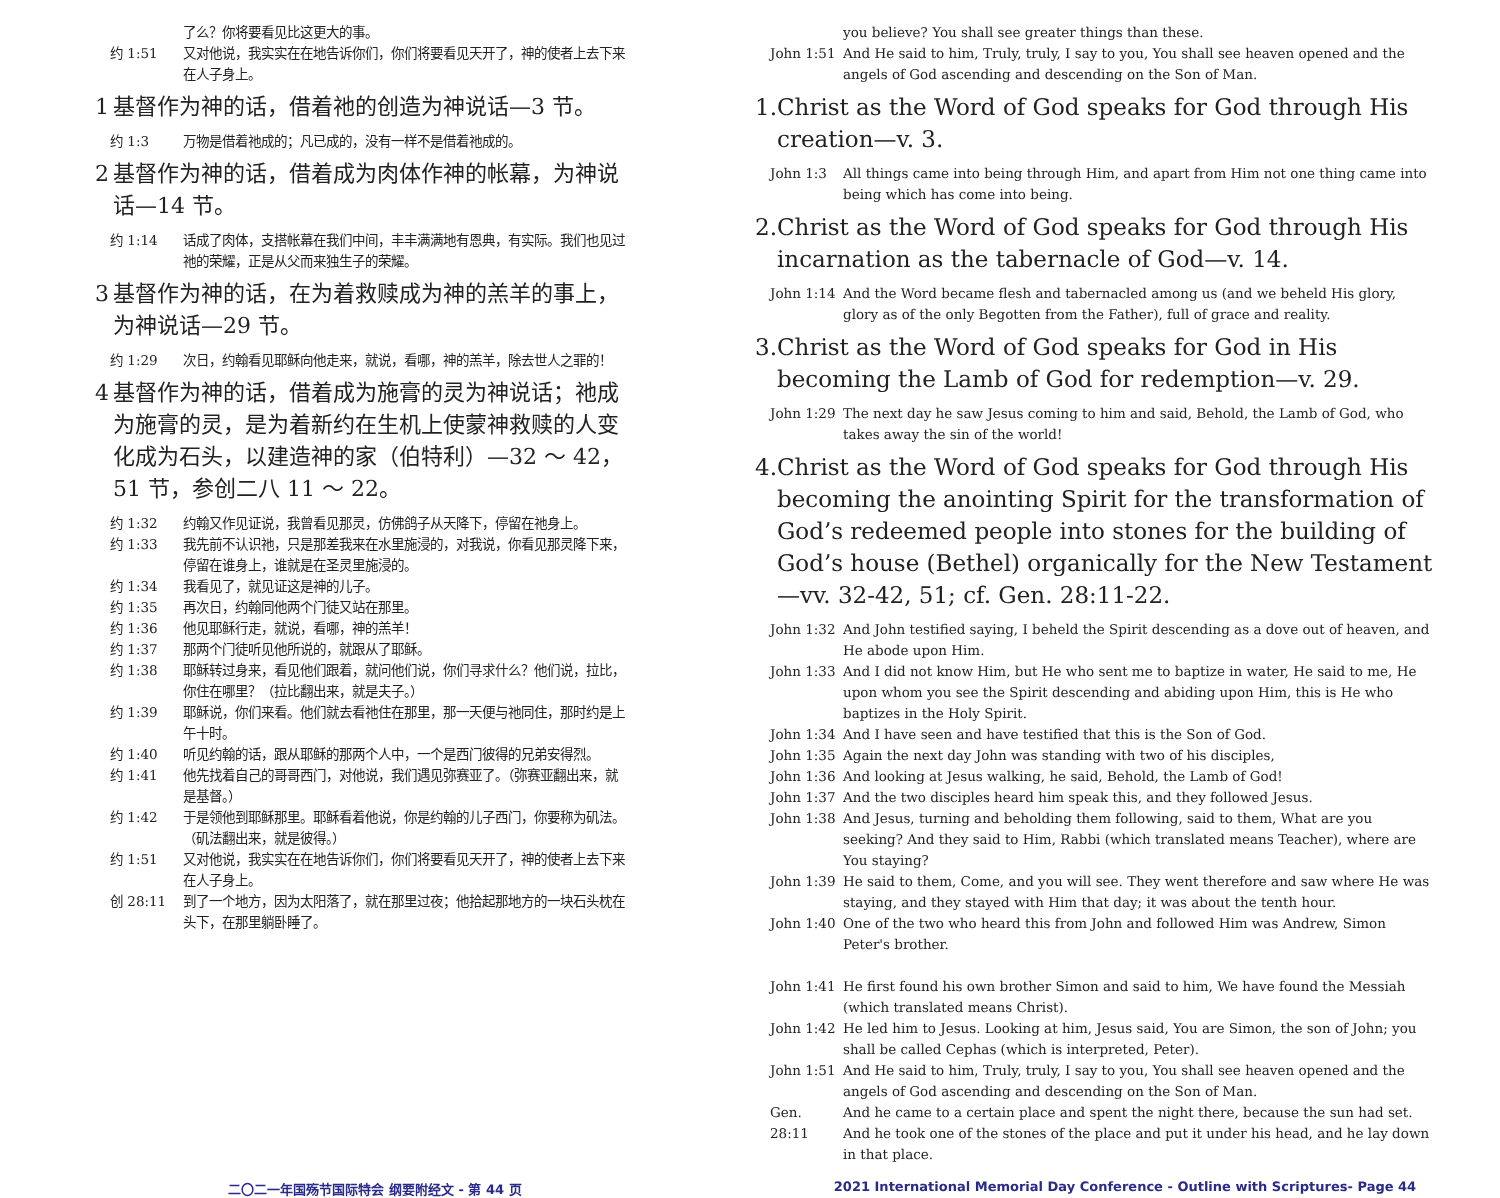了么？你将要看见比这更大的事。
约 1:51 又对他说，我实实在在地告诉你们，你们将要看见天开了，神的使者上去下来在人子身上。
1 基督作为神的话，借着祂的创造为神说话—3 节。
约 1:3 万物是借着祂成的；凡已成的，没有一样不是借着祂成的。
2 基督作为神的话，借着成为肉体作神的帐幕，为神说话—14 节。
约 1:14 话成了肉体，支搭帐幕在我们中间，丰丰满满地有恩典，有实际。我们也见过祂的荣耀，正是从父而来独生子的荣耀。
3 基督作为神的话，在为着救赎成为神的羔羊的事上，为神说话—29 节。
约 1:29 次日，约翰看见耶稣向他走来，就说，看哪，神的羔羊，除去世人之罪的！
4 基督作为神的话，借着成为施膏的灵为神说话；祂成为施膏的灵，是为着新约在生机上使蒙神救赎的人变化成为石头，以建造神的家（伯特利）—32 ～ 42，51 节，参创二八 11 ～ 22。
约 1:32 约翰又作见证说，我曾看见那灵，仿佛鸽子从天降下，停留在祂身上。
约 1:33 我先前不认识祂，只是那差我来在水里施浸的，对我说，你看见那灵降下来，停留在谁身上，谁就是在圣灵里施浸的。
约 1:34 我看见了，就见证这是神的儿子。
约 1:35 再次日，约翰同他两个门徒又站在那里。
约 1:36 他见耶稣行走，就说，看哪，神的羔羊！
约 1:37 那两个门徒听见他所说的，就跟从了耶稣。
约 1:38 耶稣转过身来，看见他们跟着，就问他们说，你们寻求什么？他们说，拉比，你住在哪里？（拉比翻出来，就是夫子。）
约 1:39 耶稣说，你们来看。他们就去看祂住在那里，那一天便与祂同住，那时约是上午十时。
约 1:40 听见约翰的话，跟从耶稣的那两个人中，一个是西门彼得的兄弟安得烈。
约 1:41 他先找着自己的哥哥西门，对他说，我们遇见弥赛亚了。（弥赛亚翻出来，就是基督。）
约 1:42 于是领他到耶稣那里。耶稣看着他说，你是约翰的儿子西门，你要称为矶法。（矶法翻出来，就是彼得。）
约 1:51 又对他说，我实实在在地告诉你们，你们将要看见天开了，神的使者上去下来在人子身上。
创 28:11 到了一个地方，因为太阳落了，就在那里过夜；他拾起那地方的一块石头枕在头下，在那里躺卧睡了。
you believe? You shall see greater things than these.
John 1:51 And He said to him, Truly, truly, I say to you, You shall see heaven opened and the angels of God ascending and descending on the Son of Man.
1. Christ as the Word of God speaks for God through His creation—v. 3.
John 1:3 All things came into being through Him, and apart from Him not one thing came into being which has come into being.
2. Christ as the Word of God speaks for God through His incarnation as the tabernacle of God—v. 14.
John 1:14 And the Word became flesh and tabernacled among us (and we beheld His glory, glory as of the only Begotten from the Father), full of grace and reality.
3. Christ as the Word of God speaks for God in His becoming the Lamb of God for redemption—v. 29.
John 1:29 The next day he saw Jesus coming to him and said, Behold, the Lamb of God, who takes away the sin of the world!
4. Christ as the Word of God speaks for God through His becoming the anointing Spirit for the transformation of God’s redeemed people into stones for the building of God’s house (Bethel) organically for the New Testament—vv. 32-42, 51; cf. Gen. 28:11-22.
John 1:32 And John testified saying, I beheld the Spirit descending as a dove out of heaven, and He abode upon Him.
John 1:33 And I did not know Him, but He who sent me to baptize in water, He said to me, He upon whom you see the Spirit descending and abiding upon Him, this is He who baptizes in the Holy Spirit.
John 1:34 And I have seen and have testified that this is the Son of God.
John 1:35 Again the next day John was standing with two of his disciples,
John 1:36 And looking at Jesus walking, he said, Behold, the Lamb of God!
John 1:37 And the two disciples heard him speak this, and they followed Jesus.
John 1:38 And Jesus, turning and beholding them following, said to them, What are you seeking? And they said to Him, Rabbi (which translated means Teacher), where are You staying?
John 1:39 He said to them, Come, and you will see. They went therefore and saw where He was staying, and they stayed with Him that day; it was about the tenth hour.
John 1:40 One of the two who heard this from John and followed Him was Andrew, Simon Peter's brother.
John 1:41 He first found his own brother Simon and said to him, We have found the Messiah (which translated means Christ).
John 1:42 He led him to Jesus. Looking at him, Jesus said, You are Simon, the son of John; you shall be called Cephas (which is interpreted, Peter).
John 1:51 And He said to him, Truly, truly, I say to you, You shall see heaven opened and the angels of God ascending and descending on the Son of Man.
Gen. 28:11 And he came to a certain place and spent the night there, because the sun had set. And he took one of the stones of the place and put it under his head, and he lay down in that place.
二〇二一年国殇节国际特会 纲要附经文 - 第 44 页 2021 International Memorial Day Conference - Outline with Scriptures- Page 44